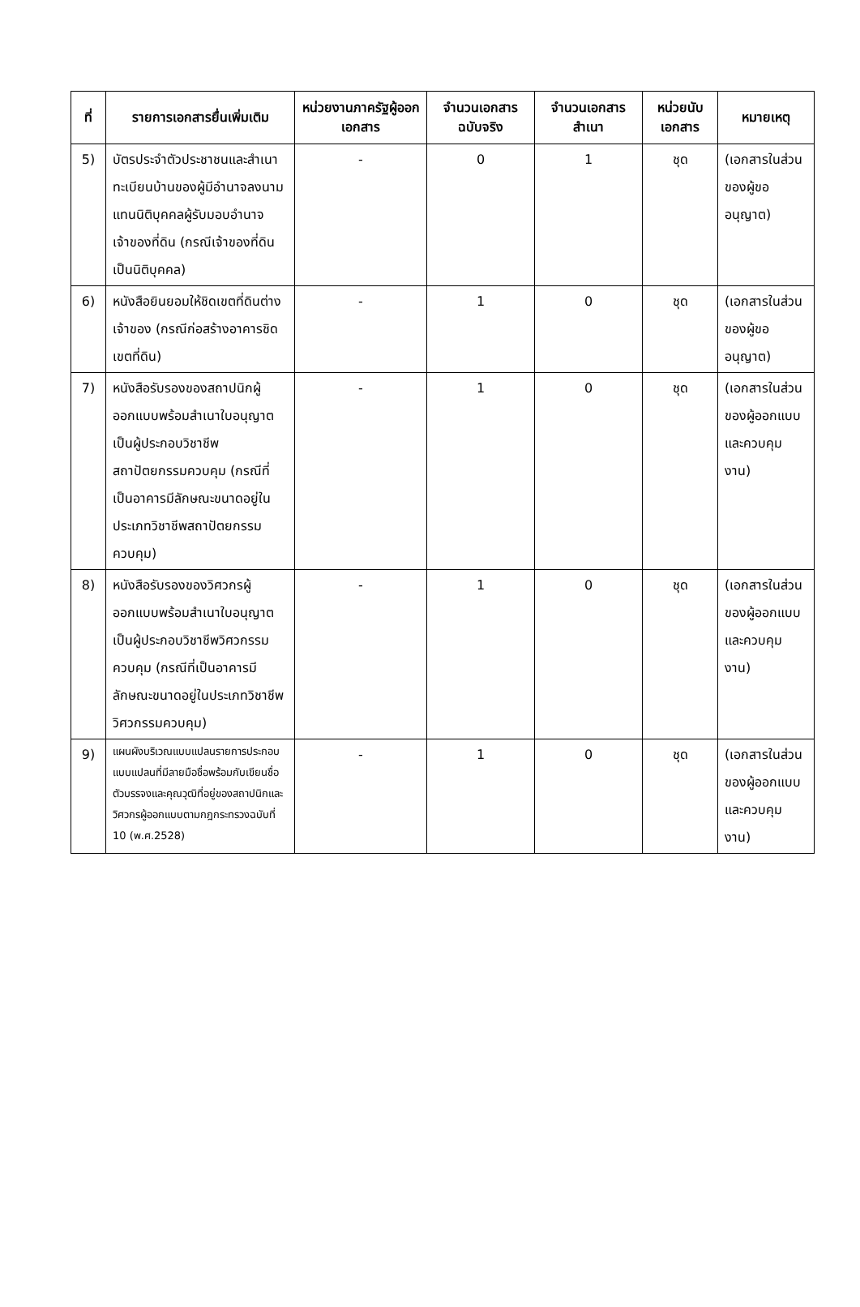| ที่ | รายการเอกสารยื่นเพิ่มเติม | หน่วยงานภาครัฐผู้ออกเอกสาร | จำนวนเอกสารฉบับจริง | จำนวนเอกสารสำเนา | หน่วยนับเอกสาร | หมายเหตุ |
| --- | --- | --- | --- | --- | --- | --- |
| 5) | บัตรประจำตัวประชาชนและสำเนาทะเบียนบ้านของผู้มีอำนาจลงนามแทนนิติบุคคลผู้รับมอบอำนาจเจ้าของที่ดิน (กรณีเจ้าของที่ดินเป็นนิติบุคคล) | - | 0 | 1 | ชุด | (เอกสารในส่วนของผู้ขออนุญาต) |
| 6) | หนังสือยินยอมให้ชิดเขตที่ดินต่างเจ้าของ (กรณีก่อสร้างอาคารชิดเขตที่ดิน) | - | 1 | 0 | ชุด | (เอกสารในส่วนของผู้ขออนุญาต) |
| 7) | หนังสือรับรองของสถาปนิกผู้ออกแบบพร้อมสำเนาใบอนุญาตเป็นผู้ประกอบวิชาชีพสถาปัตยกรรมควบคุม (กรณีที่เป็นอาคารมีลักษณะขนาดอยู่ในประเภทวิชาชีพสถาปัตยกรรมควบคุม) | - | 1 | 0 | ชุด | (เอกสารในส่วนของผู้ออกแบบและควบคุมงาน) |
| 8) | หนังสือรับรองของวิศวกรผู้ออกแบบพร้อมสำเนาใบอนุญาตเป็นผู้ประกอบวิชาชีพวิศวกรรมควบคุม (กรณีที่เป็นอาคารมีลักษณะขนาดอยู่ในประเภทวิชาชีพวิศวกรรมควบคุม) | - | 1 | 0 | ชุด | (เอกสารในส่วนของผู้ออกแบบและควบคุมงาน) |
| 9) | แผนผังบริเวณแบบแปลนรายการประกอบแบบแปลนที่มีลายมือชื่อพร้อมกับเขียนชื่อตัวบรรจงและคุณวุฒิที่อยู่ของสถาปนิกและวิศวกรผู้ออกแบบตามกฎกระทรวงฉบับที่ 10 (พ.ศ.2528) | - | 1 | 0 | ชุด | (เอกสารในส่วนของผู้ออกแบบและควบคุมงาน) |